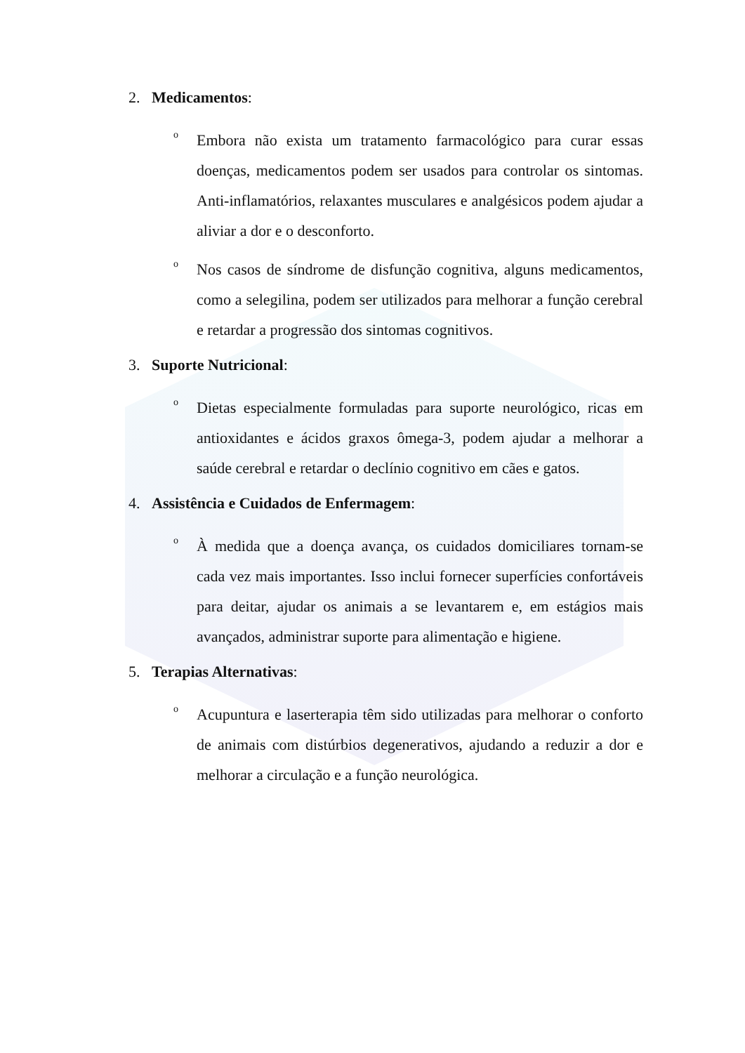2. Medicamentos:
o
Embora não exista um tratamento farmacológico para curar essas doenças, medicamentos podem ser usados para controlar os sintomas. Anti-inflamatórios, relaxantes musculares e analgésicos podem ajudar a aliviar a dor e o desconforto.
o
Nos casos de síndrome de disfunção cognitiva, alguns medicamentos, como a selegilina, podem ser utilizados para melhorar a função cerebral e retardar a progressão dos sintomas cognitivos.
3. Suporte Nutricional:
o
Dietas especialmente formuladas para suporte neurológico, ricas em antioxidantes e ácidos graxos ômega-3, podem ajudar a melhorar a saúde cerebral e retardar o declínio cognitivo em cães e gatos.
4. Assistência e Cuidados de Enfermagem:
o
À medida que a doença avança, os cuidados domiciliares tornam-se cada vez mais importantes. Isso inclui fornecer superfícies confortáveis para deitar, ajudar os animais a se levantarem e, em estágios mais avançados, administrar suporte para alimentação e higiene.
5. Terapias Alternativas:
o
Acupuntura e laserterapia têm sido utilizadas para melhorar o conforto de animais com distúrbios degenerativos, ajudando a reduzir a dor e melhorar a circulação e a função neurológica.